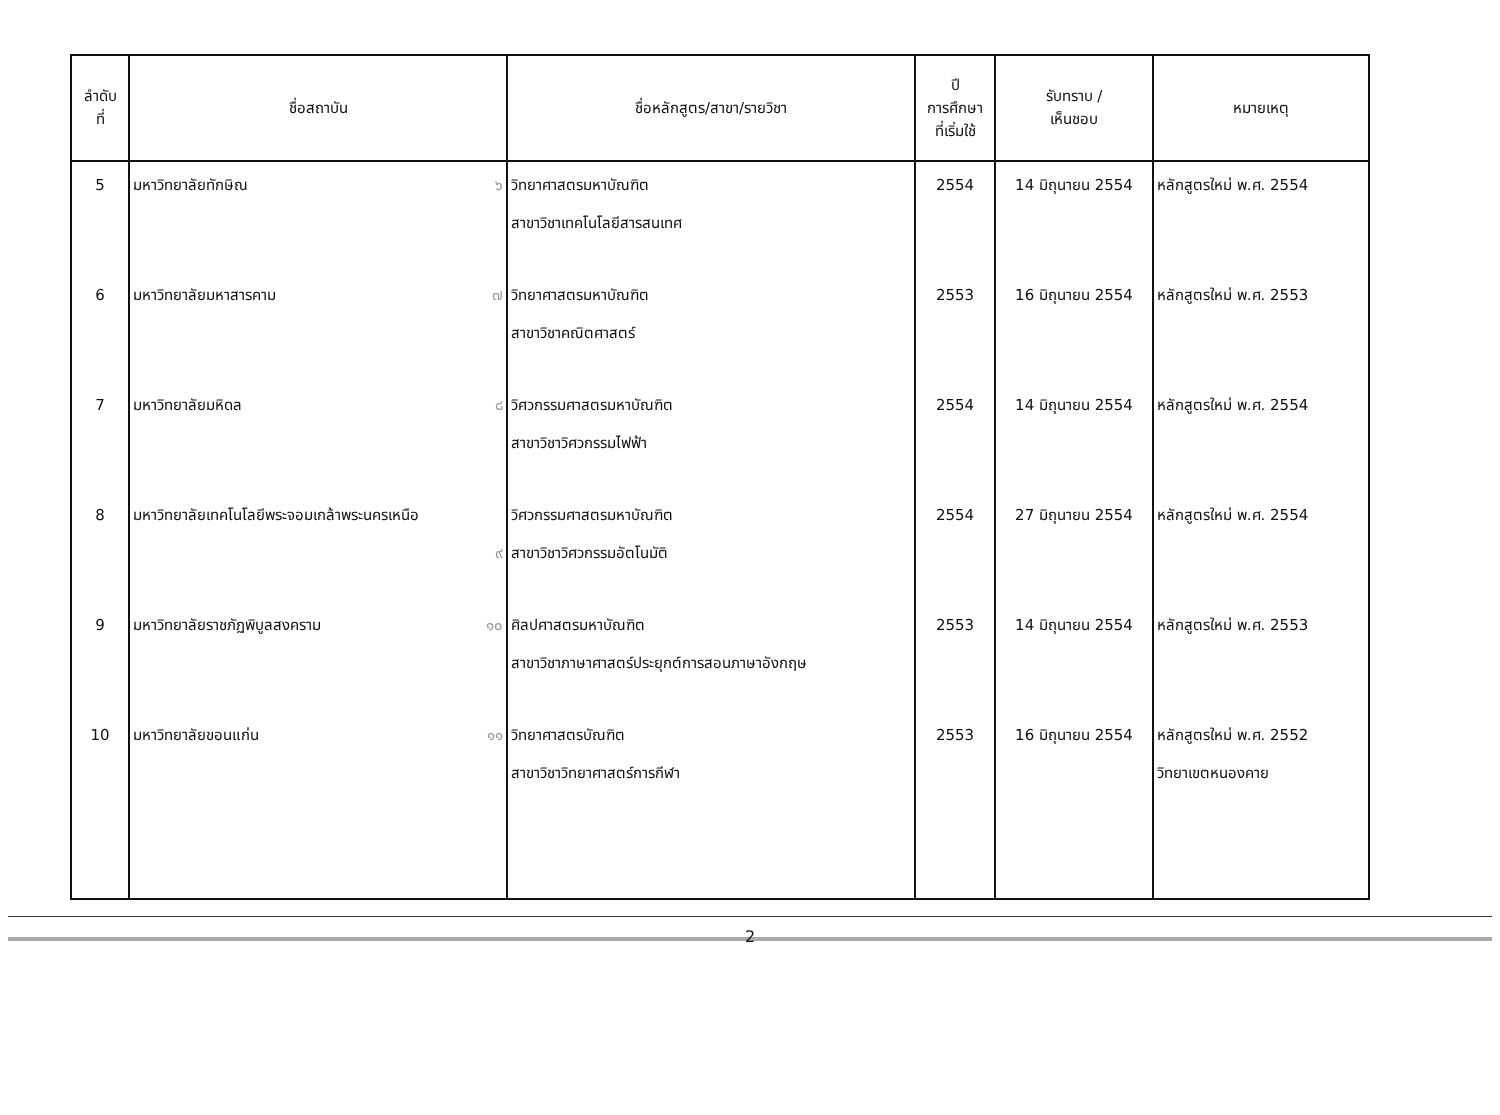| ลำดับ ที่ | ชื่อสถาบัน | ชื่อหลักสูตร/สาขา/รายวิชา | ปี การศึกษา ที่เริ่มใช้ | รับทราบ / เห็นชอบ | หมายเหตุ |
| --- | --- | --- | --- | --- | --- |
| 5 | มหาวิทยาลัยทักษิณ ๖ | วิทยาศาสตรมหาบัณฑิต สาขาวิชาเทคโนโลยีสารสนเทศ | 2554 | 14 มิถุนายน 2554 | หลักสูตรใหม่ พ.ศ. 2554 |
| 6 | มหาวิทยาลัยมหาสารคาม ๗ | วิทยาศาสตรมหาบัณฑิต สาขาวิชาคณิตศาสตร์ | 2553 | 16 มิถุนายน 2554 | หลักสูตรใหม่ พ.ศ. 2553 |
| 7 | มหาวิทยาลัยมหิดล ๘ | วิศวกรรมศาสตรมหาบัณฑิต สาขาวิชาวิศวกรรมไฟฟ้า | 2554 | 14 มิถุนายน 2554 | หลักสูตรใหม่ พ.ศ. 2554 |
| 8 | มหาวิทยาลัยเทคโนโลยีพระจอมเกล้าพระนครเหนือ ๙ | วิศวกรรมศาสตรมหาบัณฑิต สาขาวิชาวิศวกรรมอัตโนมัติ | 2554 | 27 มิถุนายน 2554 | หลักสูตรใหม่ พ.ศ. 2554 |
| 9 | มหาวิทยาลัยราชภัฏพิบูลสงคราม ๑๐ | ศิลปศาสตรมหาบัณฑิต สาขาวิชาภาษาศาสตร์ประยุกต์การสอนภาษาอังกฤษ | 2553 | 14 มิถุนายน 2554 | หลักสูตรใหม่ พ.ศ. 2553 |
| 10 | มหาวิทยาลัยขอนแก่น ๑๑ | วิทยาศาสตรบัณฑิต สาขาวิชาวิทยาศาสตร์การกีฬา | 2553 | 16 มิถุนายน 2554 | หลักสูตรใหม่ พ.ศ. 2552 วิทยาเขตหนองคาย |
2